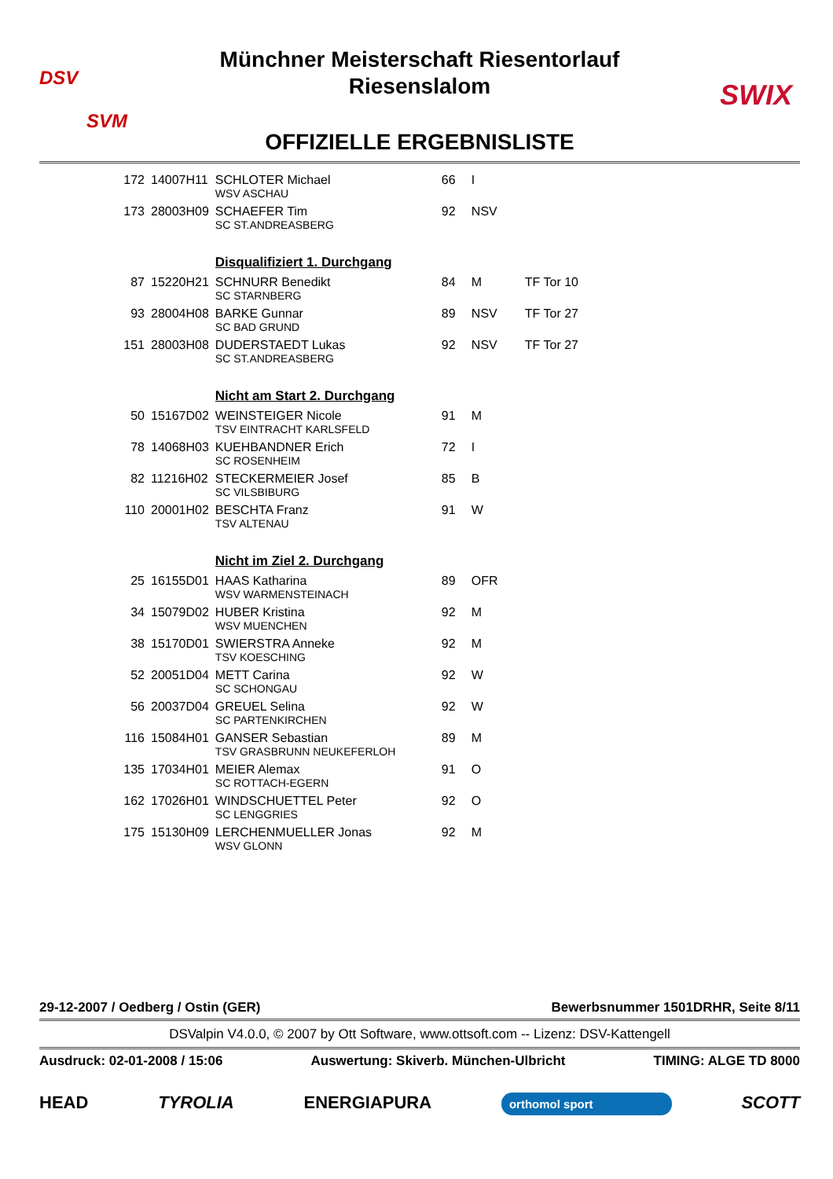DSV
SVM
SWIX
Münchner Meisterschaft Riesentorlauf
Riesenslalom
OFFIZIELLE ERGEBNISLISTE
| 172 | 14007H11 | SCHLOTER Michael | 66 | I | |
| | | WSV ASCHAU | | | |
| 173 | 28003H09 | SCHAEFER Tim | 92 | NSV | |
| | | SC ST.ANDREASBERG | | | |
| | | Disqualifiziert 1. Durchgang | | | |
| 87 | 15220H21 | SCHNURR Benedikt | 84 | M | TF Tor 10 |
| | | SC STARNBERG | | | |
| 93 | 28004H08 | BARKE Gunnar | 89 | NSV | TF Tor 27 |
| | | SC BAD GRUND | | | |
| 151 | 28003H08 | DUDERSTAEDT Lukas | 92 | NSV | TF Tor 27 |
| | | SC ST.ANDREASBERG | | | |
| | | Nicht am Start 2. Durchgang | | | |
| 50 | 15167D02 | WEINSTEIGER Nicole | 91 | M | |
| | | TSV EINTRACHT KARLSFELD | | | |
| 78 | 14068H03 | KUEHBANDNER Erich | 72 | I | |
| | | SC ROSENHEIM | | | |
| 82 | 11216H02 | STECKERMEIER Josef | 85 | B | |
| | | SC VILSBIBURG | | | |
| 110 | 20001H02 | BESCHTA Franz | 91 | W | |
| | | TSV ALTENAU | | | |
| | | Nicht im Ziel 2. Durchgang | | | |
| 25 | 16155D01 | HAAS Katharina | 89 | OFR | |
| | | WSV WARMENSTEINACH | | | |
| 34 | 15079D02 | HUBER Kristina | 92 | M | |
| | | WSV MUENCHEN | | | |
| 38 | 15170D01 | SWIERSTRA Anneke | 92 | M | |
| | | TSV KOESCHING | | | |
| 52 | 20051D04 | METT Carina | 92 | W | |
| | | SC SCHONGAU | | | |
| 56 | 20037D04 | GREUEL Selina | 92 | W | |
| | | SC PARTENKIRCHEN | | | |
| 116 | 15084H01 | GANSER Sebastian | 89 | M | |
| | | TSV GRASBRUNN NEUKEFERLOH | | | |
| 135 | 17034H01 | MEIER Alemax | 91 | O | |
| | | SC ROTTACH-EGERN | | | |
| 162 | 17026H01 | WINDSCHUETTEL Peter | 92 | O | |
| | | SC LENGGRIES | | | |
| 175 | 15130H09 | LERCHENMUELLER Jonas | 92 | M | |
| | | WSV GLONN | | | |
29-12-2007 / Oedberg / Ostin (GER) Bewerbsnummer 1501DRHR, Seite 8/11
DSValpin V4.0.0, © 2007 by Ott Software, www.ottsoft.com -- Lizenz: DSV-Kattengell
Ausdruck: 02-01-2008 / 15:06 Auswertung: Skiverb. München-Ulbricht TIMING: ALGE TD 8000
HEAD TYROLIA ENERGIAPURA orthomol sport SCOTT